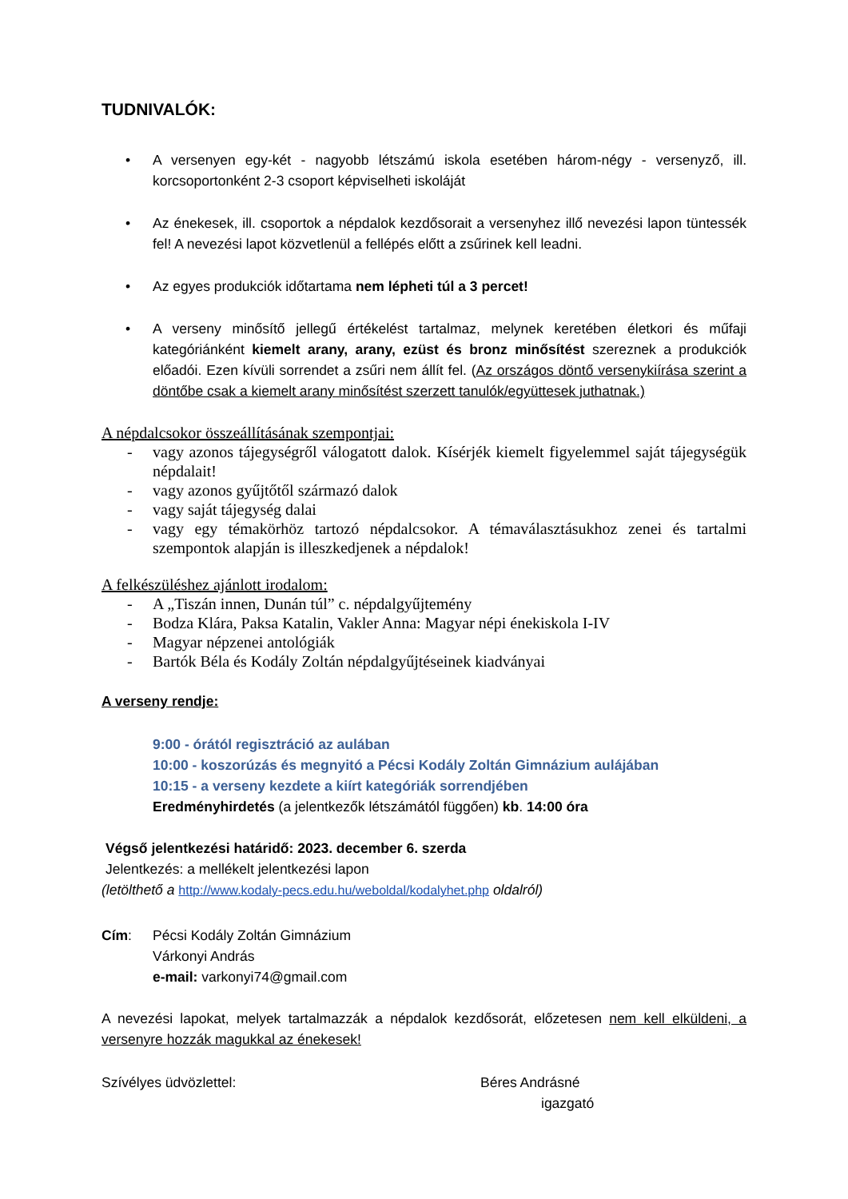TUDNIVALÓK:
• A versenyen egy-két - nagyobb létszámú iskola esetében három-négy - versenyző, ill. korcsoportonként 2-3 csoport képviselheti iskoláját
• Az énekesek, ill. csoportok a népdalok kezdősorait a versenyhez illő nevezési lapon tüntessék fel! A nevezési lapot közvetlenül a fellépés előtt a zsűrinek kell leadni.
• Az egyes produkciók időtartama nem lépheti túl a 3 percet!
• A verseny minősítő jellegű értékelést tartalmaz, melynek keretében életkori és műfaji kategóriánként kiemelt arany, arany, ezüst és bronz minősítést szereznek a produkciók előadói. Ezen kívüli sorrendet a zsűri nem állít fel. (Az országos döntő versenykiírása szerint a döntőbe csak a kiemelt arany minősítést szerzett tanulók/együttesek juthatnak.)
A népdalcsokor összeállításának szempontjai:
- vagy azonos tájegységről válogatott dalok. Kísérjék kiemelt figyelemmel saját tájegységük népdalait!
- vagy azonos gyűjtőtől származó dalok
- vagy saját tájegység dalai
- vagy egy témakörhöz tartozó népdalcsokor. A témaválasztásukhoz zenei és tartalmi szempontok alapján is illeszkedjenek a népdalok!
A felkészüléshez ajánlott irodalom:
- A „Tiszán innen, Dunán túl” c. népdalgyűjtemény
- Bodza Klára, Paksa Katalin, Vakler Anna: Magyar népi énekiskola I-IV
- Magyar népzenei antológiák
- Bartók Béla és Kodály Zoltán népdalgyűjtéseinek kiadványai
A verseny rendje:
9:00 - órától regisztráció az aulában
10:00 - koszorúzás és megnyitó a Pécsi Kodály Zoltán Gimnázium aulájában
10:15 - a verseny kezdete a kiírt kategóriák sorrendjében
Eredményhirdetés (a jelentkezők létszámától függően) kb. 14:00 óra
Végső jelentkezési határidő: 2023. december 6. szerda
Jelentkezés: a mellékelt jelentkezési lapon
(letölthető a http://www.kodaly-pecs.edu.hu/weboldal/kodalyhet.php oldalról)
Cím: Pécsi Kodály Zoltán Gimnázium
Várkonyi András
e-mail: varkonyi74@gmail.com
A nevezési lapokat, melyek tartalmazzák a népdalok kezdősorát, előzetesen nem kell elküldeni, a versenyre hozzák magukkal az énekesek!
Szívélyes üdvözlettel: Béres Andrásné
igazgató